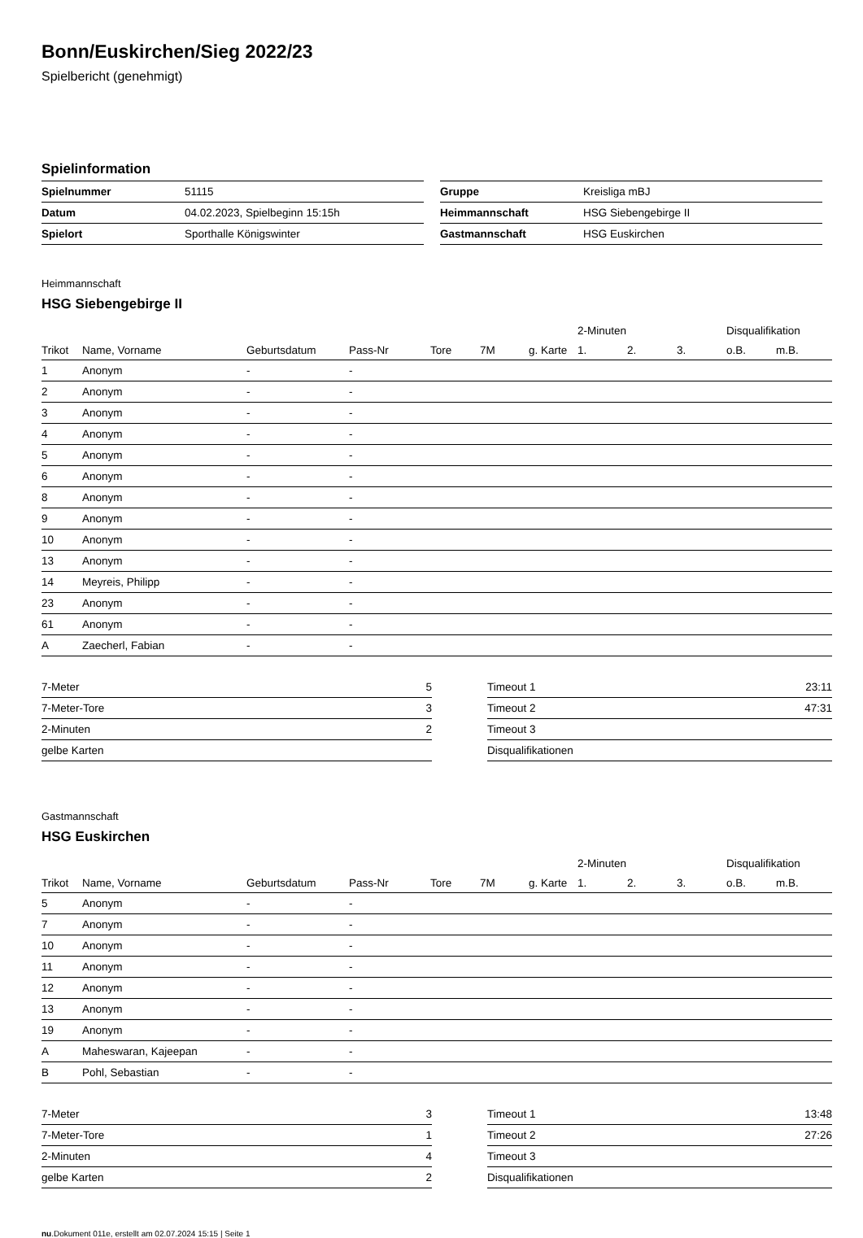Bonn/Euskirchen/Sieg 2022/23
Spielbericht (genehmigt)
Spielinformation
| Spielnummer | 51115 |
| Datum | 04.02.2023, Spielbeginn 15:15h |
| Spielort | Sporthalle Königswinter |
| Gruppe | Kreisliga mBJ |
| Heimmannschaft | HSG Siebengebirge II |
| Gastmannschaft | HSG Euskirchen |
Heimmannschaft
HSG Siebengebirge II
| | | | | | | | | 2-Minuten | | | Disqualifikation | |
| --- | --- | --- | --- | --- | --- | --- | --- | --- | --- | --- | --- | --- |
| Trikot | Name, Vorname | Geburtsdatum | Pass-Nr | Tore | 7M | g. Karte | | 1. | 2. | 3. | o.B. | m.B. |
| 1 | Anonym | - | - | | | | | | | | | |
| 2 | Anonym | - | - | | | | | | | | | |
| 3 | Anonym | - | - | | | | | | | | | |
| 4 | Anonym | - | - | | | | | | | | | |
| 5 | Anonym | - | - | | | | | | | | | |
| 6 | Anonym | - | - | | | | | | | | | |
| 8 | Anonym | - | - | | | | | | | | | |
| 9 | Anonym | - | - | | | | | | | | | |
| 10 | Anonym | - | - | | | | | | | | | |
| 13 | Anonym | - | - | | | | | | | | | |
| 14 | Meyreis, Philipp | - | - | | | | | | | | | |
| 23 | Anonym | - | - | | | | | | | | | |
| 61 | Anonym | - | - | | | | | | | | | |
| A | Zaecherl, Fabian | - | - | | | | | | | | | |
| 7-Meter | 5 |
| 7-Meter-Tore | 3 |
| 2-Minuten | 2 |
| gelbe Karten | |
| Timeout 1 | 23:11 |
| Timeout 2 | 47:31 |
| Timeout 3 | |
| Disqualifikationen | |
Gastmannschaft
HSG Euskirchen
| | | | | | | | | 2-Minuten | | | Disqualifikation | |
| --- | --- | --- | --- | --- | --- | --- | --- | --- | --- | --- | --- | --- |
| Trikot | Name, Vorname | Geburtsdatum | Pass-Nr | Tore | 7M | g. Karte | | 1. | 2. | 3. | o.B. | m.B. |
| 5 | Anonym | - | - | | | | | | | | | |
| 7 | Anonym | - | - | | | | | | | | | |
| 10 | Anonym | - | - | | | | | | | | | |
| 11 | Anonym | - | - | | | | | | | | | |
| 12 | Anonym | - | - | | | | | | | | | |
| 13 | Anonym | - | - | | | | | | | | | |
| 19 | Anonym | - | - | | | | | | | | | |
| A | Maheswaran, Kajeepan | - | - | | | | | | | | | |
| B | Pohl, Sebastian | - | - | | | | | | | | | |
| 7-Meter | 3 |
| 7-Meter-Tore | 1 |
| 2-Minuten | 4 |
| gelbe Karten | 2 |
| Timeout 1 | 13:48 |
| Timeout 2 | 27:26 |
| Timeout 3 | |
| Disqualifikationen | |
nu.Dokument 011e, erstellt am 02.07.2024 15:15 | Seite 1